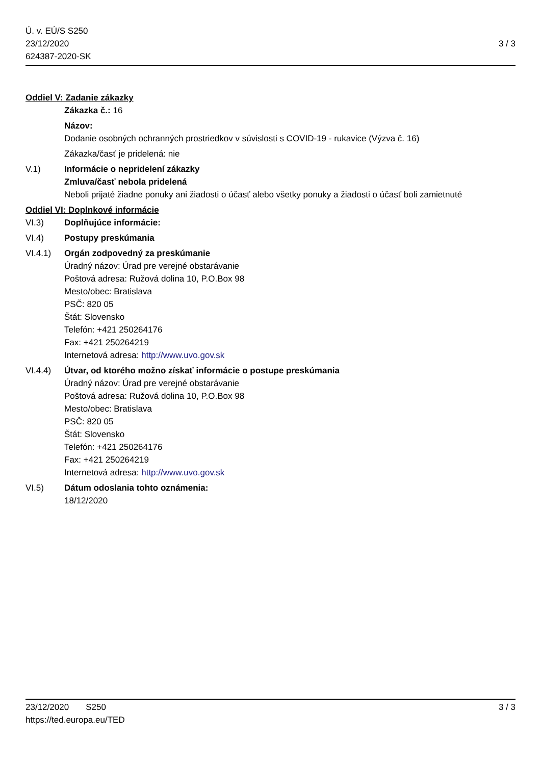Ú. v. EÚ/S S250
23/12/2020
624387-2020-SK
3 / 3
Oddiel V: Zadanie zákazky
Zákazka č.: 16
Názov:
Dodanie osobných ochranných prostriedkov v súvislosti s COVID-19 - rukavice (Výzva č. 16)
Zákazka/časť je pridelená: nie
V.1) Informácie o nepridelení zákazky
Zmluva/časť nebola pridelená
Neboli prijaté žiadne ponuky ani žiadosti o účasť alebo všetky ponuky a žiadosti o účasť boli zamietnuté
Oddiel VI: Doplnkové informácie
VI.3) Doplňujúce informácie:
VI.4) Postupy preskúmania
VI.4.1) Orgán zodpovedný za preskúmanie
Úradný názov: Úrad pre verejné obstarávanie
Poštová adresa: Ružová dolina 10, P.O.Box 98
Mesto/obec: Bratislava
PSČ: 820 05
Štát: Slovensko
Telefón: +421 250264176
Fax: +421 250264219
Internetová adresa: http://www.uvo.gov.sk
VI.4.4) Útvar, od ktorého možno získať informácie o postupe preskúmania
Úradný názov: Úrad pre verejné obstarávanie
Poštová adresa: Ružová dolina 10, P.O.Box 98
Mesto/obec: Bratislava
PSČ: 820 05
Štát: Slovensko
Telefón: +421 250264176
Fax: +421 250264219
Internetová adresa: http://www.uvo.gov.sk
VI.5) Dátum odoslania tohto oznámenia:
18/12/2020
23/12/2020 S250 3 / 3
https://ted.europa.eu/TED